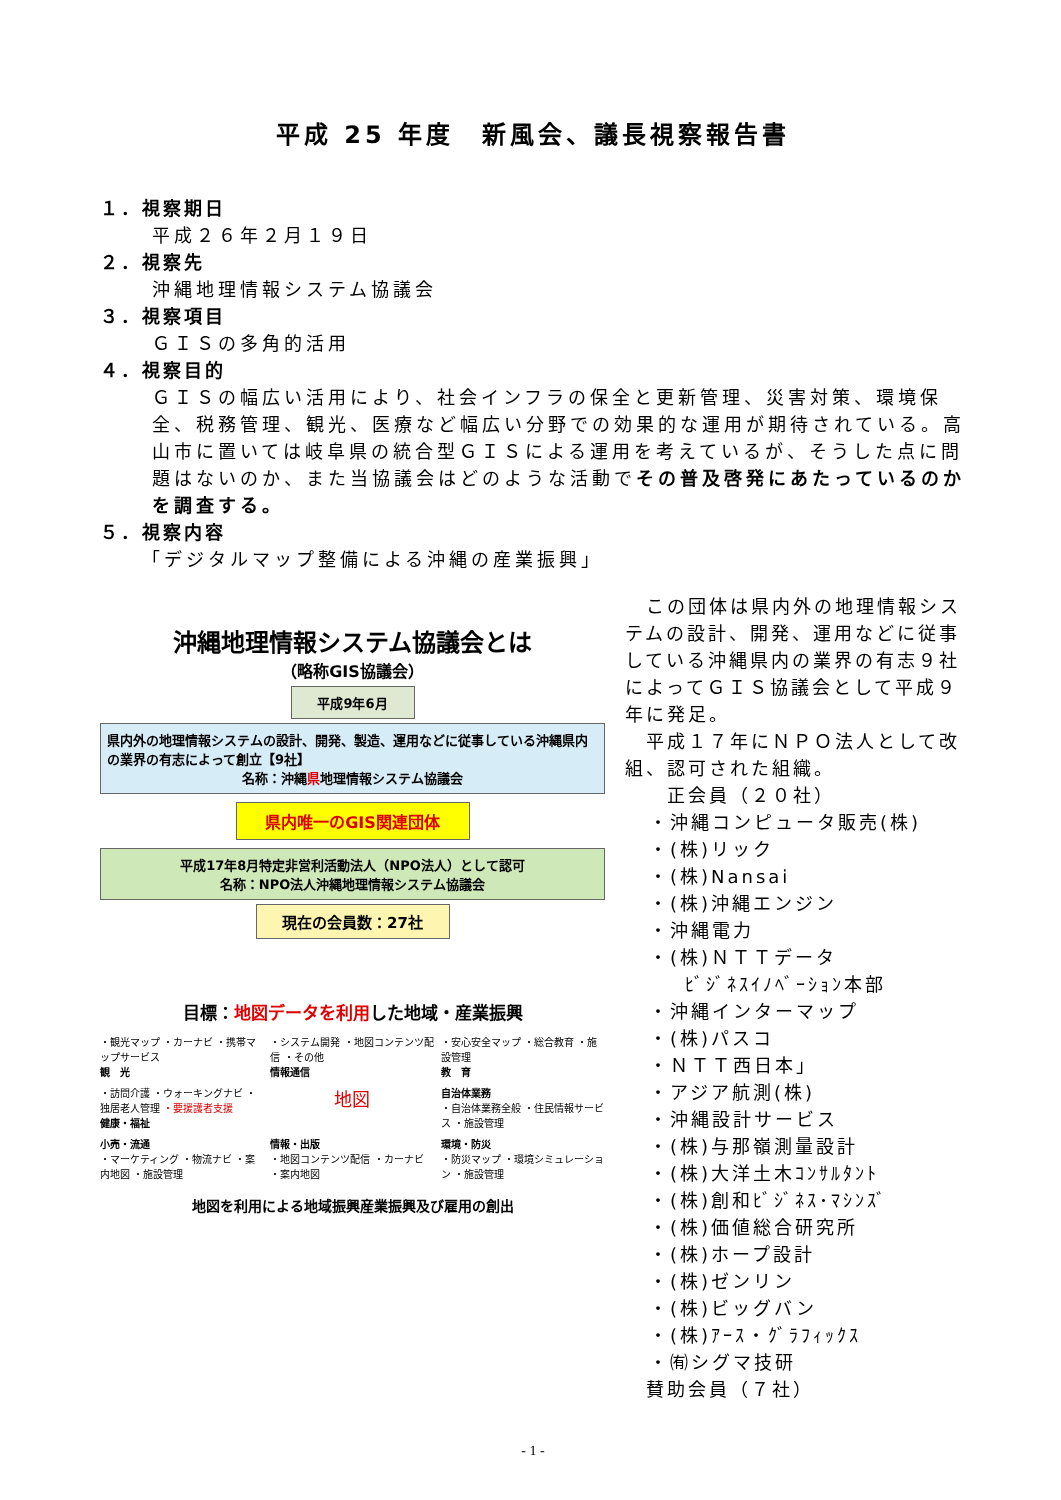平成 25 年度　新風会、議長視察報告書
１．視察期日
平成２６年２月１９日
２．視察先
沖縄地理情報システム協議会
３．視察項目
ＧＩＳの多角的活用
４．視察目的
ＧＩＳの幅広い活用により、社会インフラの保全と更新管理、災害対策、環境保全、税務管理、観光、医療など幅広い分野での効果的な運用が期待されている。高山市に置いては岐阜県の統合型ＧＩＳによる運用を考えているが、そうした点に問題はないのか、また当協議会はどのような活動でその普及啓発にあたっているのかを調査する。
５．視察内容
「デジタルマップ整備による沖縄の産業振興」
沖縄地理情報システム協議会とは
（略称GIS協議会）
平成9年6月
県内外の地理情報システムの設計、開発、製造、運用などに従事している沖縄県内の業界の有志によって創立【9社】
名称：沖縄県地理情報システム協議会
県内唯一のGIS関連団体
平成17年8月特定非営利活動法人（NPO法人）として認可
名称：NPO法人沖縄地理情報システム協議会
現在の会員数：27社
目標：地図データを利用した地域・産業振興
・観光マップ ・カーナビ ・携帯マップサービス
観　光
・システム開発 ・地図コンテンツ配信 ・その他
情報通信
・安心安全マップ ・総合教育 ・施設管理
教　育
・訪問介護 ・ウォーキングナビ ・独居老人管理 ・要援護者支援
健康・福祉
地図
自治体業務
・自治体業務全般 ・住民情報サービス ・施設管理
小売・流通
・マーケティング ・物流ナビ ・案内地図 ・施設管理
情報・出版
・地図コンテンツ配信 ・カーナビ ・案内地図
環境・防災
・防災マップ ・環境シミュレーション ・施設管理
地図を利用による地域振興産業振興及び雇用の創出
　この団体は県内外の地理情報システムの設計、開発、運用などに従事している沖縄県内の業界の有志９社によってＧＩＳ協議会として平成９年に発足。
　平成１７年にＮＰＯ法人として改組、認可された組織。
　　正会員（２０社）
・沖縄コンピュータ販売(株)
・(株)リック
・(株)Nansai
・(株)沖縄エンジン
・沖縄電力
・(株)ＮＴＴデータ
ﾋﾞｼﾞﾈｽｲﾉﾍﾞｰｼｮﾝ本部
・沖縄インターマップ
・(株)パスコ
・ＮＴＴ西日本」
・アジア航測(株)
・沖縄設計サービス
・(株)与那嶺測量設計
・(株)大洋土木ｺﾝｻﾙﾀﾝﾄ
・(株)創和ﾋﾞｼﾞﾈｽ･ﾏｼﾝｽﾞ
・(株)価値総合研究所
・(株)ホープ設計
・(株)ゼンリン
・(株)ビッグバン
・(株)ｱｰｽ・ｸﾞﾗﾌｨｯｸｽ
・㈲シグマ技研
　賛助会員（７社）
- 1 -